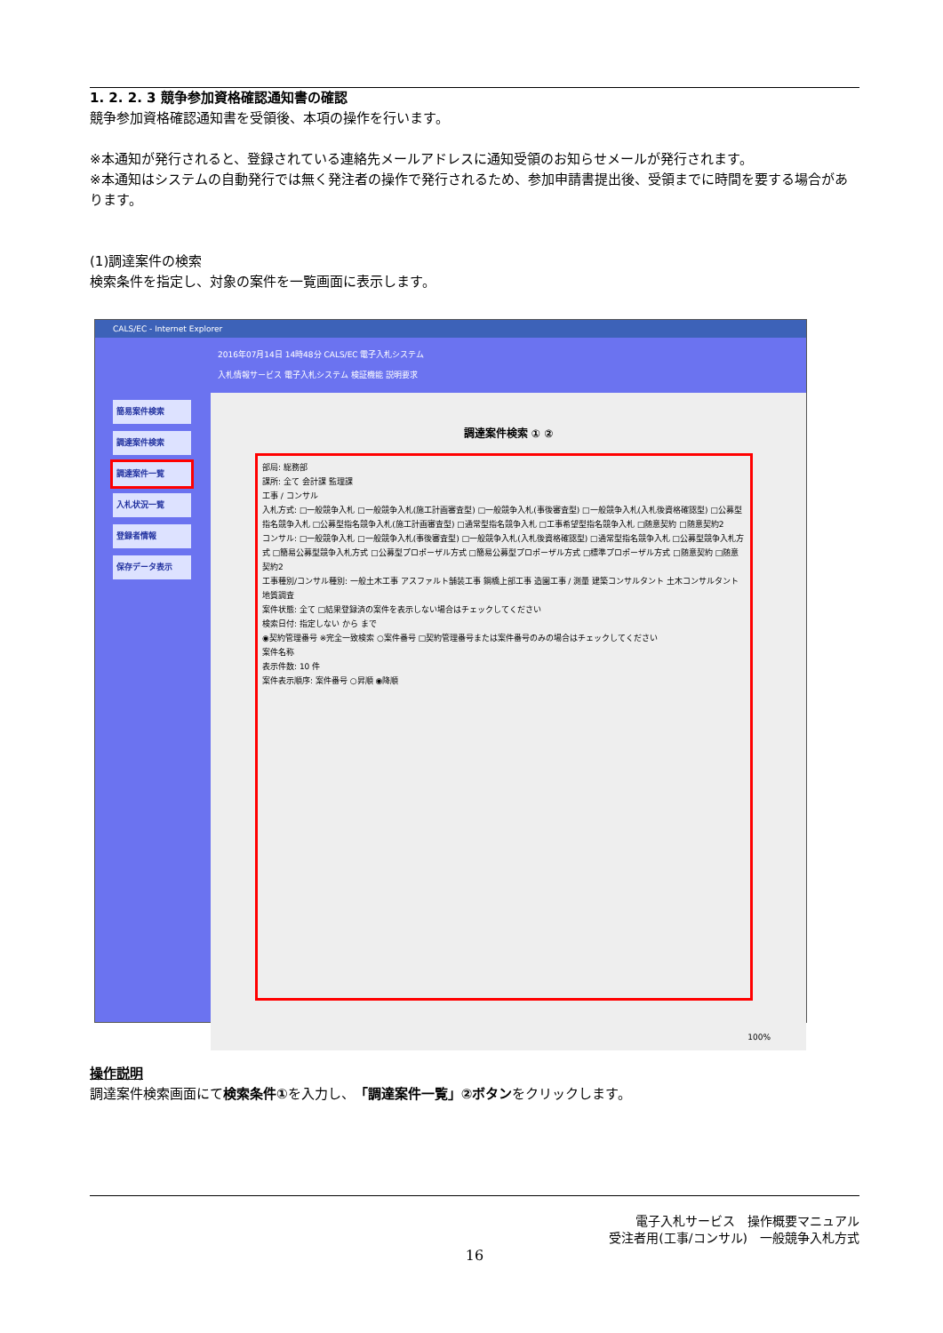1. 2. 2. 3 競争参加資格確認通知書の確認
競争参加資格確認通知書を受領後、本項の操作を行います。
※本通知が発行されると、登録されている連絡先メールアドレスに通知受領のお知らせメールが発行されます。
※本通知はシステムの自動発行では無く発注者の操作で発行されるため、参加申請書提出後、受領までに時間を要する場合があります。
(1)調達案件の検索
検索条件を指定し、対象の案件を一覧画面に表示します。
CALS/EC - Internet Explorer
簡易案件検索
調達案件検索
調達案件一覧
入札状況一覧
登録者情報
保存データ表示
2016年07月14日 14時48分 CALS/EC 電子入札システム
入札情報サービス 電子入札システム 検証機能 説明要求
調達案件検索 ① ②
部局: 総務部
課所: 全て 会計課 監理課
工事 / コンサル
入札方式: □一般競争入札 □一般競争入札(施工計画審査型) □一般競争入札(事後審査型) □一般競争入札(入札後資格確認型) □公募型指名競争入札 □公募型指名競争入札(施工計画審査型) □通常型指名競争入札 □工事希望型指名競争入札 □随意契約 □随意契約2
コンサル: □一般競争入札 □一般競争入札(事後審査型) □一般競争入札(入札後資格確認型) □通常型指名競争入札 □公募型競争入札方式 □簡易公募型競争入札方式 □公募型プロポーザル方式 □簡易公募型プロポーザル方式 □標準プロポーザル方式 □随意契約 □随意契約2
工事種別/コンサル種別: 一般土木工事 アスファルト舗装工事 鋼橋上部工事 造園工事 / 測量 建築コンサルタント 土木コンサルタント 地質調査
案件状態: 全て □結果登録済の案件を表示しない場合はチェックしてください
検索日付: 指定しない から まで
◉契約管理番号 ※完全一致検索 ○案件番号 □契約管理番号または案件番号のみの場合はチェックしてください
案件名称
表示件数: 10 件
案件表示順序: 案件番号 ○昇順 ◉降順
100%
操作説明
調達案件検索画面にて検索条件①を入力し、「調達案件一覧」②ボタンをクリックします。
電子入札サービス　操作概要マニュアル
受注者用(工事/コンサル)　一般競争入札方式
16